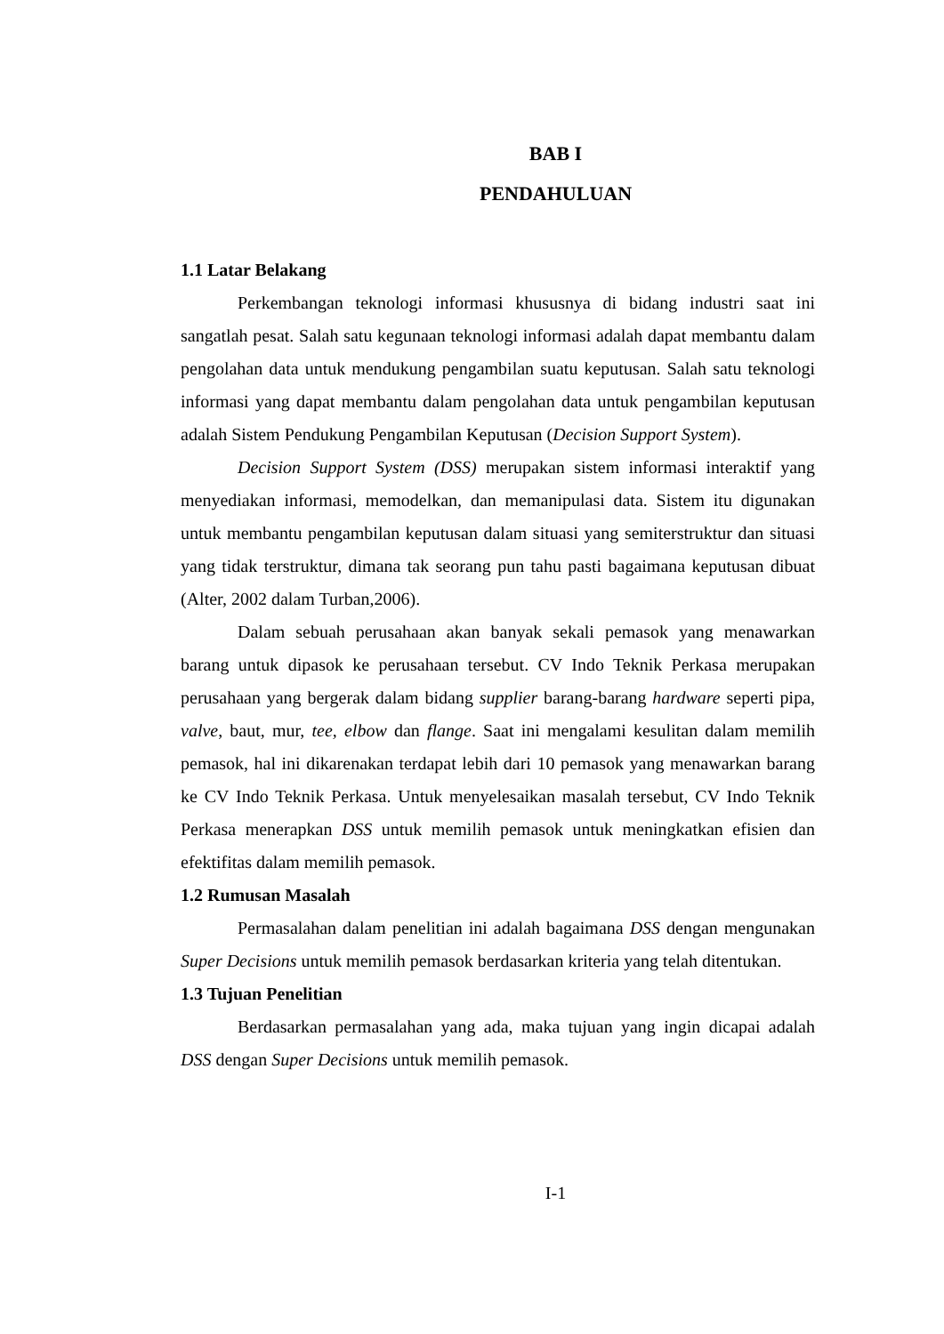BAB I
PENDAHULUAN
1.1 Latar Belakang
Perkembangan teknologi informasi khususnya di bidang industri saat ini sangatlah pesat. Salah satu kegunaan teknologi informasi adalah dapat membantu dalam pengolahan data untuk mendukung pengambilan suatu keputusan. Salah satu teknologi informasi yang dapat membantu dalam pengolahan data untuk pengambilan keputusan adalah Sistem Pendukung Pengambilan Keputusan (Decision Support System).
Decision Support System (DSS) merupakan sistem informasi interaktif yang menyediakan informasi, memodelkan, dan memanipulasi data. Sistem itu digunakan untuk membantu pengambilan keputusan dalam situasi yang semiterstruktur dan situasi yang tidak terstruktur, dimana tak seorang pun tahu pasti bagaimana keputusan dibuat (Alter, 2002 dalam Turban,2006).
Dalam sebuah perusahaan akan banyak sekali pemasok yang menawarkan barang untuk dipasok ke perusahaan tersebut. CV Indo Teknik Perkasa merupakan perusahaan yang bergerak dalam bidang supplier barang-barang hardware seperti pipa, valve, baut, mur, tee, elbow dan flange. Saat ini mengalami kesulitan dalam memilih pemasok, hal ini dikarenakan terdapat lebih dari 10 pemasok yang menawarkan barang ke CV Indo Teknik Perkasa. Untuk menyelesaikan masalah tersebut, CV Indo Teknik Perkasa menerapkan DSS untuk memilih pemasok untuk meningkatkan efisien dan efektifitas dalam memilih pemasok.
1.2 Rumusan Masalah
Permasalahan dalam penelitian ini adalah bagaimana DSS dengan mengunakan Super Decisions untuk memilih pemasok berdasarkan kriteria yang telah ditentukan.
1.3 Tujuan Penelitian
Berdasarkan permasalahan yang ada, maka tujuan yang ingin dicapai adalah DSS dengan Super Decisions untuk memilih pemasok.
I-1